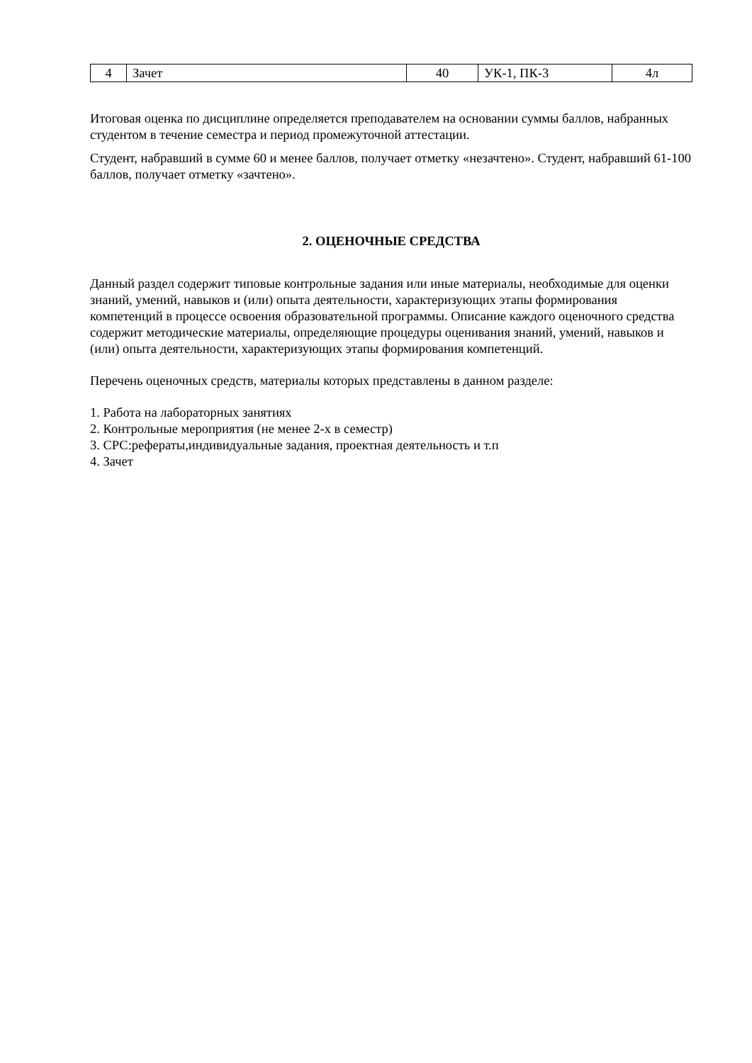| 4 | Зачет | 40 | УК-1, ПК-3 | 4л |
Итоговая оценка по дисциплине определяется преподавателем на основании суммы баллов, набранных студентом в течение семестра и период промежуточной аттестации.
Студент, набравший в сумме 60 и менее баллов, получает отметку «незачтено». Студент, набравший 61-100 баллов, получает отметку «зачтено».
2. ОЦЕНОЧНЫЕ СРЕДСТВА
Данный раздел содержит типовые контрольные задания или иные материалы, необходимые для оценки знаний, умений, навыков и (или) опыта деятельности, характеризующих этапы формирования компетенций в процессе освоения образовательной программы. Описание каждого оценочного средства содержит методические материалы, определяющие процедуры оценивания знаний, умений, навыков и (или) опыта деятельности, характеризующих этапы формирования компетенций.
Перечень оценочных средств, материалы которых представлены в данном разделе:
1. Работа на лабораторных занятиях
2. Контрольные мероприятия (не менее 2-х в семестр)
3. СРС:рефераты,индивидуальные задания, проектная деятельность и т.п
4. Зачет